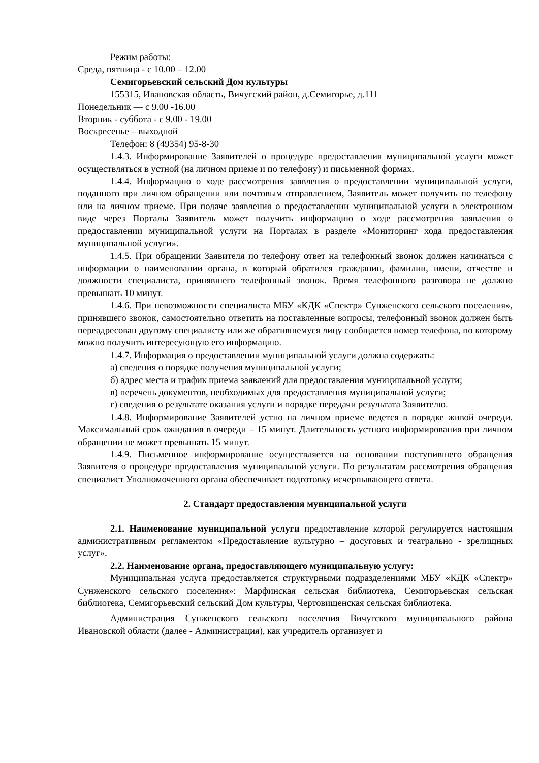Режим работы:
Среда, пятница - с 10.00 – 12.00
Семигорьевский сельский Дом культуры
155315, Ивановская область, Вичугский район, д.Семигорье, д.111
Понедельник — с 9.00 -16.00
Вторник - суббота - с 9.00 - 19.00
Воскресенье – выходной
Телефон: 8 (49354) 95-8-30
1.4.3. Информирование Заявителей о процедуре предоставления муниципальной услуги может осуществляться в устной (на личном приеме и по телефону) и письменной формах.
1.4.4. Информацию о ходе рассмотрения заявления о предоставлении муниципальной услуги, поданного при личном обращении или почтовым отправлением, Заявитель может получить по телефону или на личном приеме. При подаче заявления о предоставлении муниципальной услуги в электронном виде через Порталы Заявитель может получить информацию о ходе рассмотрения заявления о предоставлении муниципальной услуги на Порталах в разделе «Мониторинг хода предоставления муниципальной услуги».
1.4.5. При обращении Заявителя по телефону ответ на телефонный звонок должен начинаться с информации о наименовании органа, в который обратился гражданин, фамилии, имени, отчестве и должности специалиста, принявшего телефонный звонок. Время телефонного разговора не должно превышать 10 минут.
1.4.6. При невозможности специалиста МБУ «КДК «Спектр» Сунженского сельского поселения», принявшего звонок, самостоятельно ответить на поставленные вопросы, телефонный звонок должен быть переадресован другому специалисту или же обратившемуся лицу сообщается номер телефона, по которому можно получить интересующую его информацию.
1.4.7. Информация о предоставлении муниципальной услуги должна содержать:
а) сведения о порядке получения муниципальной услуги;
б) адрес места и график приема заявлений для предоставления муниципальной услуги;
в) перечень документов, необходимых для предоставления муниципальной услуги;
г) сведения о результате оказания услуги и порядке передачи результата Заявителю.
1.4.8. Информирование Заявителей устно на личном приеме ведется в порядке живой очереди. Максимальный срок ожидания в очереди – 15 минут. Длительность устного информирования при личном обращении не может превышать 15 минут.
1.4.9. Письменное информирование осуществляется на основании поступившего обращения Заявителя о процедуре предоставления муниципальной услуги. По результатам рассмотрения обращения специалист Уполномоченного органа обеспечивает подготовку исчерпывающего ответа.
2. Стандарт предоставления муниципальной услуги
2.1. Наименование муниципальной услуги предоставление которой регулируется настоящим административным регламентом «Предоставление культурно – досуговых и театрально - зрелищных услуг».
2.2. Наименование органа, предоставляющего муниципальную услугу:
Муниципальная услуга предоставляется структурными подразделениями МБУ «КДК «Спектр» Сунженского сельского поселения»: Марфинская сельская библиотека, Семигорьевская сельская библиотека, Семигорьевский сельский Дом культуры, Чертовищенская сельская библиотека.
Администрация Сунженского сельского поселения Вичугского муниципального района Ивановской области (далее - Администрация), как учредитель организует и